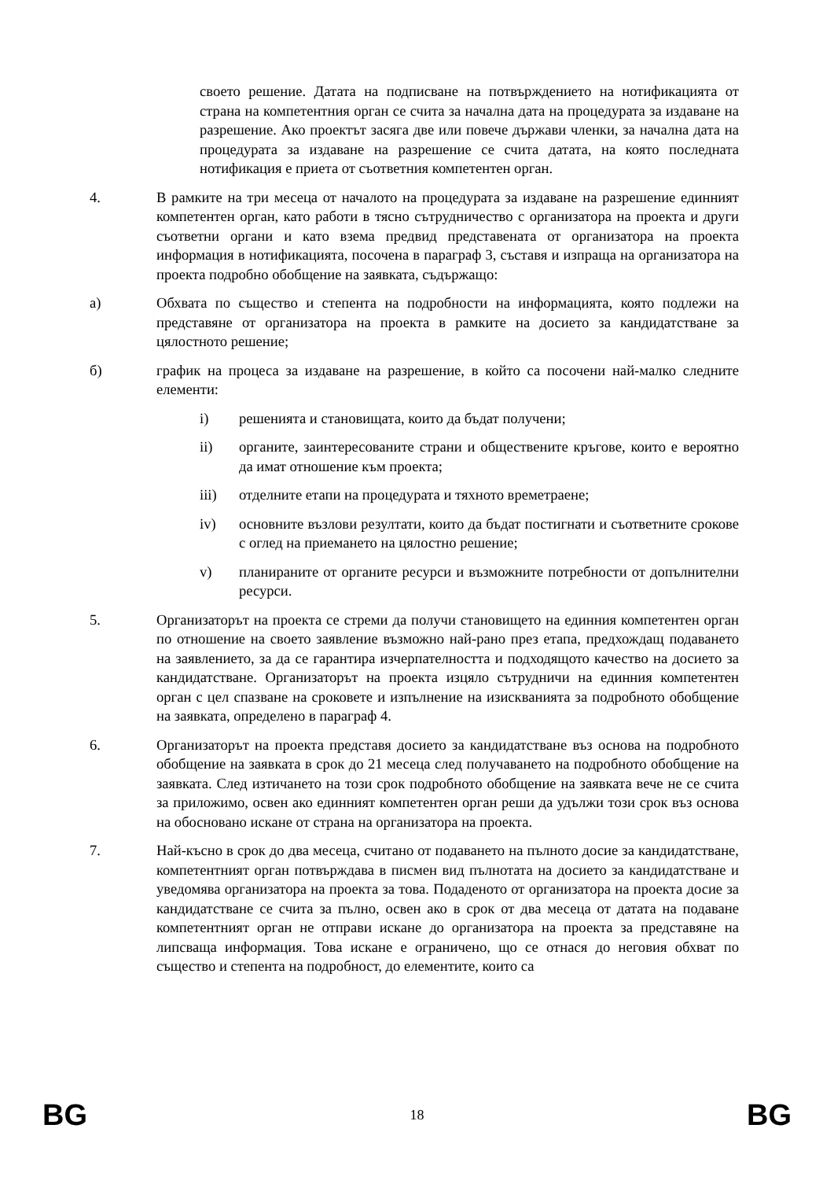своето решение. Датата на подписване на потвърждението на нотификацията от страна на компетентния орган се счита за начална дата на процедурата за издаване на разрешение. Ако проектът засяга две или повече държави членки, за начална дата на процедурата за издаване на разрешение се счита датата, на която последната нотификация е приета от съответния компетентен орган.
4. В рамките на три месеца от началото на процедурата за издаване на разрешение единният компетентен орган, като работи в тясно сътрудничество с организатора на проекта и други съответни органи и като взема предвид представената от организатора на проекта информация в нотификацията, посочена в параграф 3, съставя и изпраща на организатора на проекта подробно обобщение на заявката, съдържащо:
а) Обхвата по същество и степента на подробности на информацията, която подлежи на представяне от организатора на проекта в рамките на досието за кандидатстване за цялостното решение;
б) график на процеса за издаване на разрешение, в който са посочени най-малко следните елементи:
i) решенията и становищата, които да бъдат получени;
ii) органите, заинтересованите страни и обществените кръгове, които е вероятно да имат отношение към проекта;
iii) отделните етапи на процедурата и тяхното времетраене;
iv) основните възлови резултати, които да бъдат постигнати и съответните срокове с оглед на приемането на цялостно решение;
v) планираните от органите ресурси и възможните потребности от допълнителни ресурси.
5. Организаторът на проекта се стреми да получи становището на единния компетентен орган по отношение на своето заявление възможно най-рано през етапа, предхождащ подаването на заявлението, за да се гарантира изчерпателността и подходящото качество на досието за кандидатстване. Организаторът на проекта изцяло сътрудничи на единния компетентен орган с цел спазване на сроковете и изпълнение на изискванията за подробното обобщение на заявката, определено в параграф 4.
6. Организаторът на проекта представя досието за кандидатстване въз основа на подробното обобщение на заявката в срок до 21 месеца след получаването на подробното обобщение на заявката. След изтичането на този срок подробното обобщение на заявката вече не се счита за приложимо, освен ако единният компетентен орган реши да удължи този срок въз основа на обосновано искане от страна на организатора на проекта.
7. Най-късно в срок до два месеца, считано от подаването на пълното досие за кандидатстване, компетентният орган потвърждава в писмен вид пълнотата на досието за кандидатстване и уведомява организатора на проекта за това. Подаденото от организатора на проекта досие за кандидатстване се счита за пълно, освен ако в срок от два месеца от датата на подаване компетентният орган не отправи искане до организатора на проекта за представяне на липсваща информация. Това искане е ограничено, що се отнася до неговия обхват по същество и степента на подробност, до елементите, които са
BG 18 BG